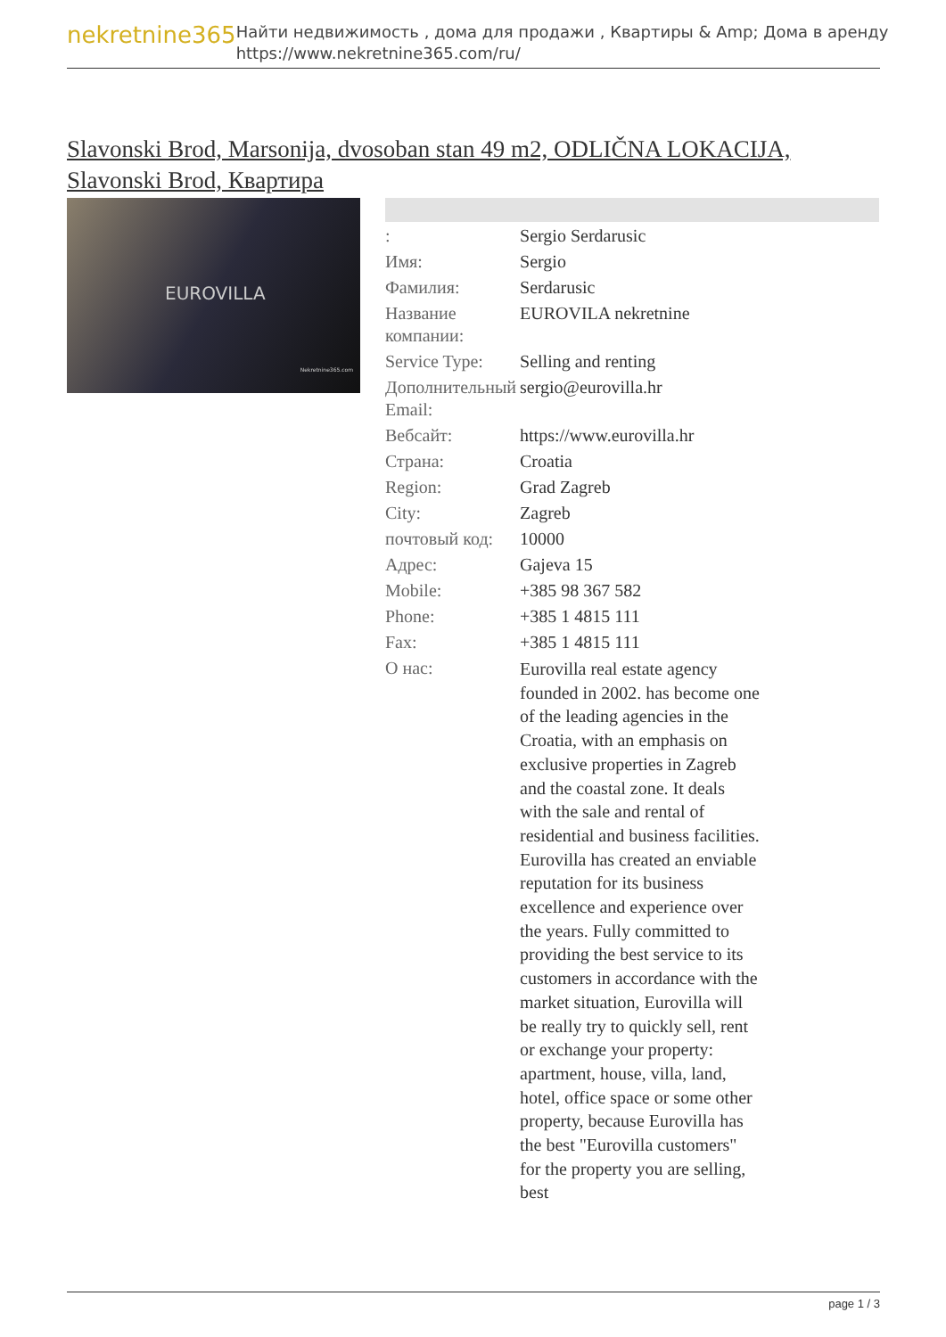nekretnine365
Найти недвижимость , дома для продажи , Квартиры & Amp; Дома в аренду
https://www.nekretnine365.com/ru/
Slavonski Brod, Marsonija, dvosoban stan 49 m2, ODLIČNA LOKACIJA, Slavonski Brod, Квартира
EUROVILLA
Nekretnine365.com
| : | Sergio Serdarusic |
| Имя: | Sergio |
| Фамилия: | Serdarusic |
| Название компании: | EUROVILA nekretnine |
| Service Type: | Selling and renting |
| Дополнительный Email: | sergio@eurovilla.hr |
| Вебсайт: | https://www.eurovilla.hr |
| Страна: | Croatia |
| Region: | Grad Zagreb |
| City: | Zagreb |
| почтовый код: | 10000 |
| Адрес: | Gajeva 15 |
| Mobile: | +385 98 367 582 |
| Phone: | +385 1 4815 111 |
| Fax: | +385 1 4815 111 |
| О нас: | Eurovilla real estate agency founded in 2002. has become one of the leading agencies in the Croatia, with an emphasis on exclusive properties in Zagreb and the coastal zone. It deals with the sale and rental of residential and business facilities. Eurovilla has created an enviable reputation for its business excellence and experience over the years. Fully committed to providing the best service to its customers in accordance with the market situation, Eurovilla will be really try to quickly sell, rent or exchange your property: apartment, house, villa, land, hotel, office space or some other property, because Eurovilla has the best "Eurovilla customers" for the property you are selling, best |
page 1 / 3